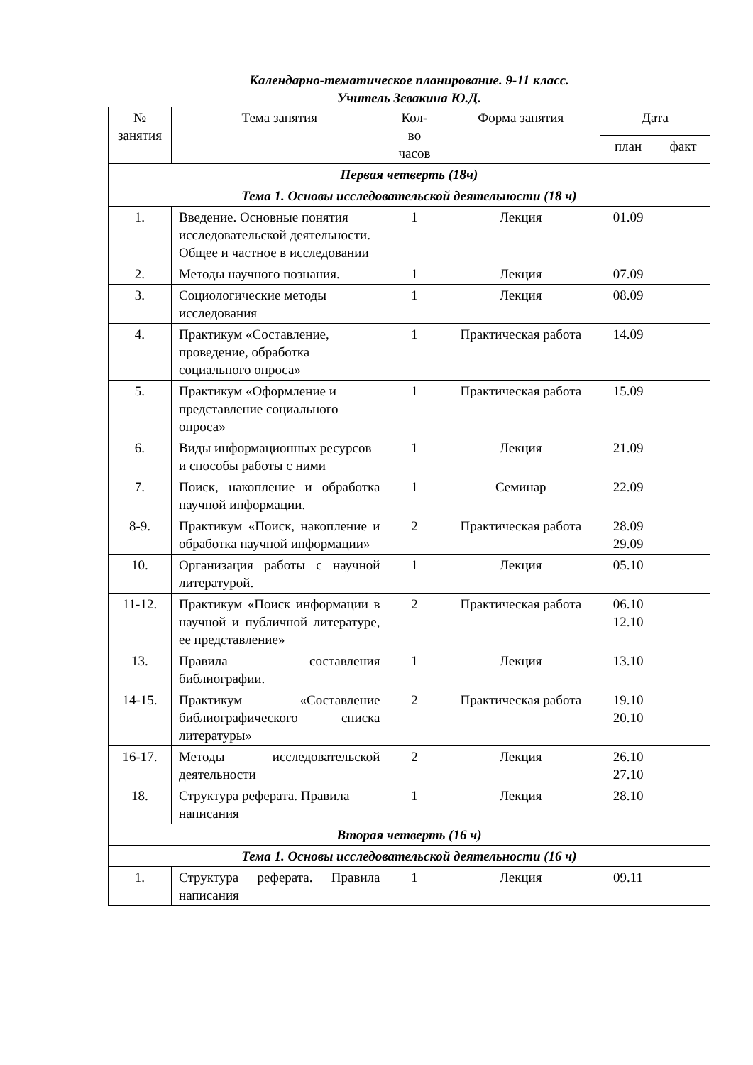Календарно-тематическое планирование. 9-11 класс.
Учитель Зевакина Ю.Д.
| № занятия | Тема занятия | Кол- во часов | Форма занятия | Дата | |
| --- | --- | --- | --- | --- | --- |
| | | | | план | факт |
| Первая четверть (18ч) | | | | | |
| Тема 1. Основы исследовательской деятельности (18 ч) | | | | | |
| 1. | Введение. Основные понятия исследовательской деятельности. Общее и частное в исследовании | 1 | Лекция | 01.09 | |
| 2. | Методы научного познания. | 1 | Лекция | 07.09 | |
| 3. | Социологические методы исследования | 1 | Лекция | 08.09 | |
| 4. | Практикум «Составление, проведение, обработка социального опроса» | 1 | Практическая работа | 14.09 | |
| 5. | Практикум «Оформление и представление социального опроса» | 1 | Практическая работа | 15.09 | |
| 6. | Виды информационных ресурсов и способы работы с ними | 1 | Лекция | 21.09 | |
| 7. | Поиск, накопление и обработка научной информации. | 1 | Семинар | 22.09 | |
| 8-9. | Практикум «Поиск, накопление и обработка научной информации» | 2 | Практическая работа | 28.09 29.09 | |
| 10. | Организация работы с научной литературой. | 1 | Лекция | 05.10 | |
| 11-12. | Практикум «Поиск информации в научной и публичной литературе, ее представление» | 2 | Практическая работа | 06.10 12.10 | |
| 13. | Правила составления библиографии. | 1 | Лекция | 13.10 | |
| 14-15. | Практикум «Составление библиографического списка литературы» | 2 | Практическая работа | 19.10 20.10 | |
| 16-17. | Методы исследовательской деятельности | 2 | Лекция | 26.10 27.10 | |
| 18. | Структура реферата. Правила написания | 1 | Лекция | 28.10 | |
| Вторая четверть (16 ч) | | | | | |
| Тема 1. Основы исследовательской деятельности (16 ч) | | | | | |
| 1. | Структура реферата. Правила написания | 1 | Лекция | 09.11 | |